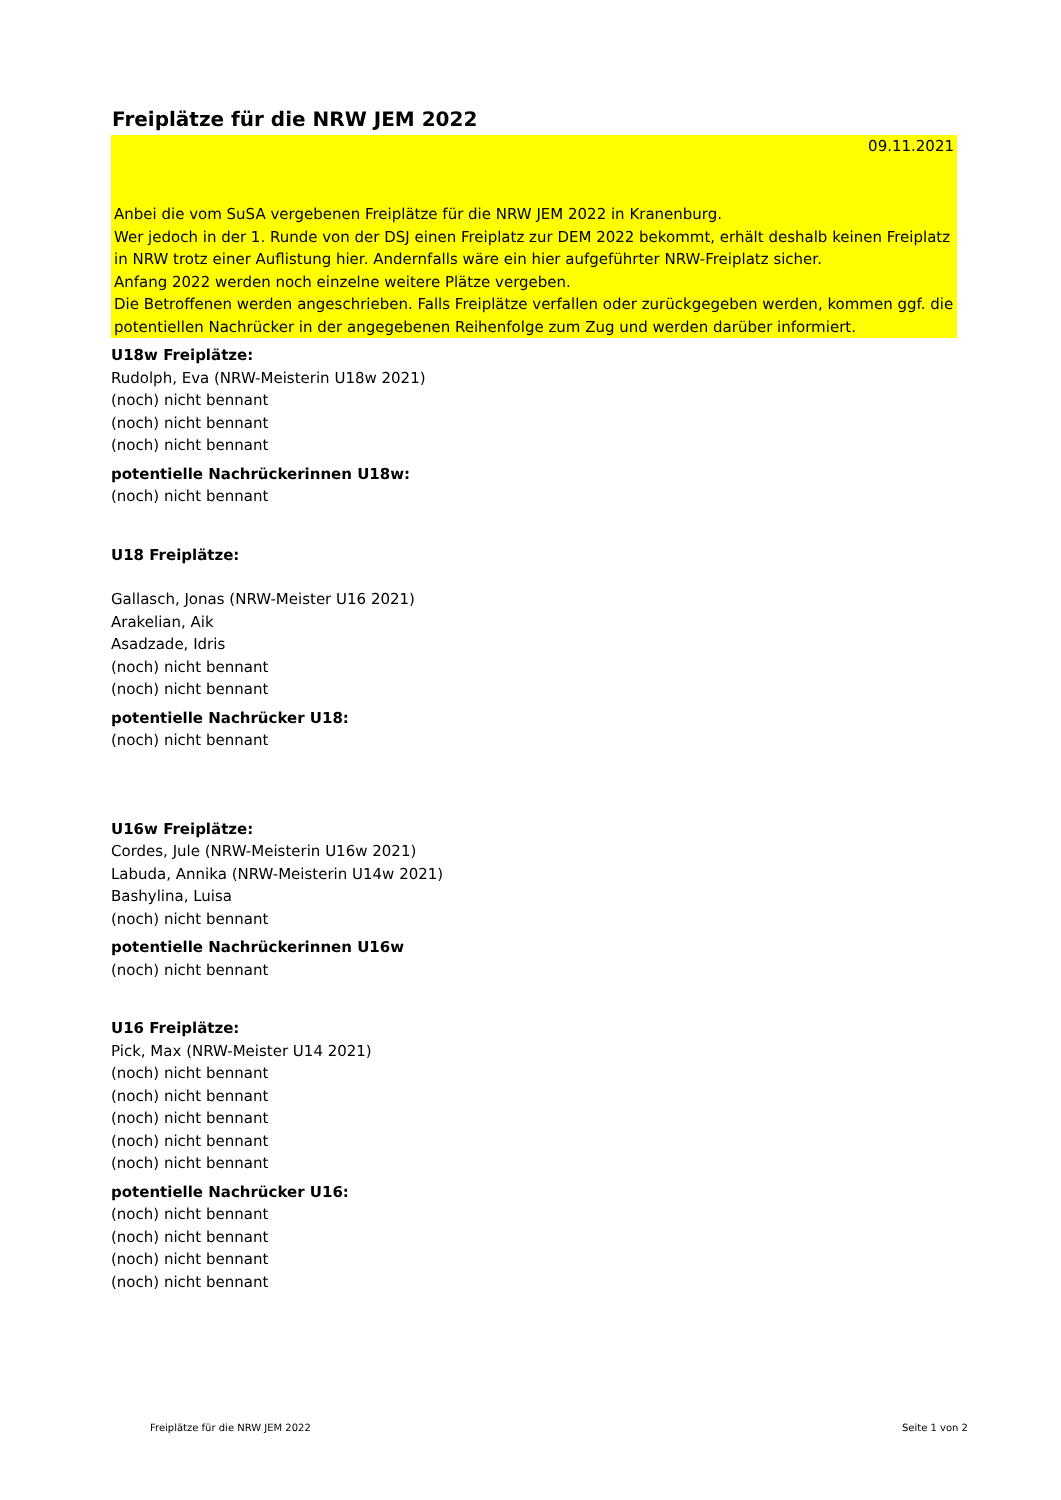Freiplätze für die NRW JEM 2022
09.11.2021
Anbei die vom SuSA vergebenen Freiplätze für die NRW JEM 2022 in Kranenburg.
Wer jedoch in der 1. Runde von der DSJ einen Freiplatz zur DEM 2022 bekommt, erhält deshalb keinen Freiplatz in NRW trotz einer Auflistung hier. Andernfalls wäre ein hier aufgeführter NRW-Freiplatz sicher.
Anfang 2022 werden noch einzelne weitere Plätze vergeben.
Die Betroffenen werden angeschrieben. Falls Freiplätze verfallen oder zurückgegeben werden, kommen ggf. die potentiellen Nachrücker in der angegebenen Reihenfolge zum Zug und werden darüber informiert.
U18w Freiplätze:
Rudolph, Eva (NRW-Meisterin U18w 2021)
(noch) nicht bennant
(noch) nicht bennant
(noch) nicht bennant
potentielle Nachrückerinnen U18w:
(noch) nicht bennant
U18 Freiplätze:
Gallasch, Jonas (NRW-Meister U16 2021)
Arakelian, Aik
Asadzade, Idris
(noch) nicht bennant
(noch) nicht bennant
potentielle Nachrücker U18:
(noch) nicht bennant
U16w Freiplätze:
Cordes, Jule (NRW-Meisterin U16w 2021)
Labuda, Annika (NRW-Meisterin U14w 2021)
Bashylina, Luisa
(noch) nicht bennant
potentielle Nachrückerinnen U16w
(noch) nicht bennant
U16 Freiplätze:
Pick, Max (NRW-Meister U14 2021)
(noch) nicht bennant
(noch) nicht bennant
(noch) nicht bennant
(noch) nicht bennant
(noch) nicht bennant
potentielle Nachrücker U16:
(noch) nicht bennant
(noch) nicht bennant
(noch) nicht bennant
(noch) nicht bennant
Freiplätze für die NRW JEM 2022 Seite 1 von 2